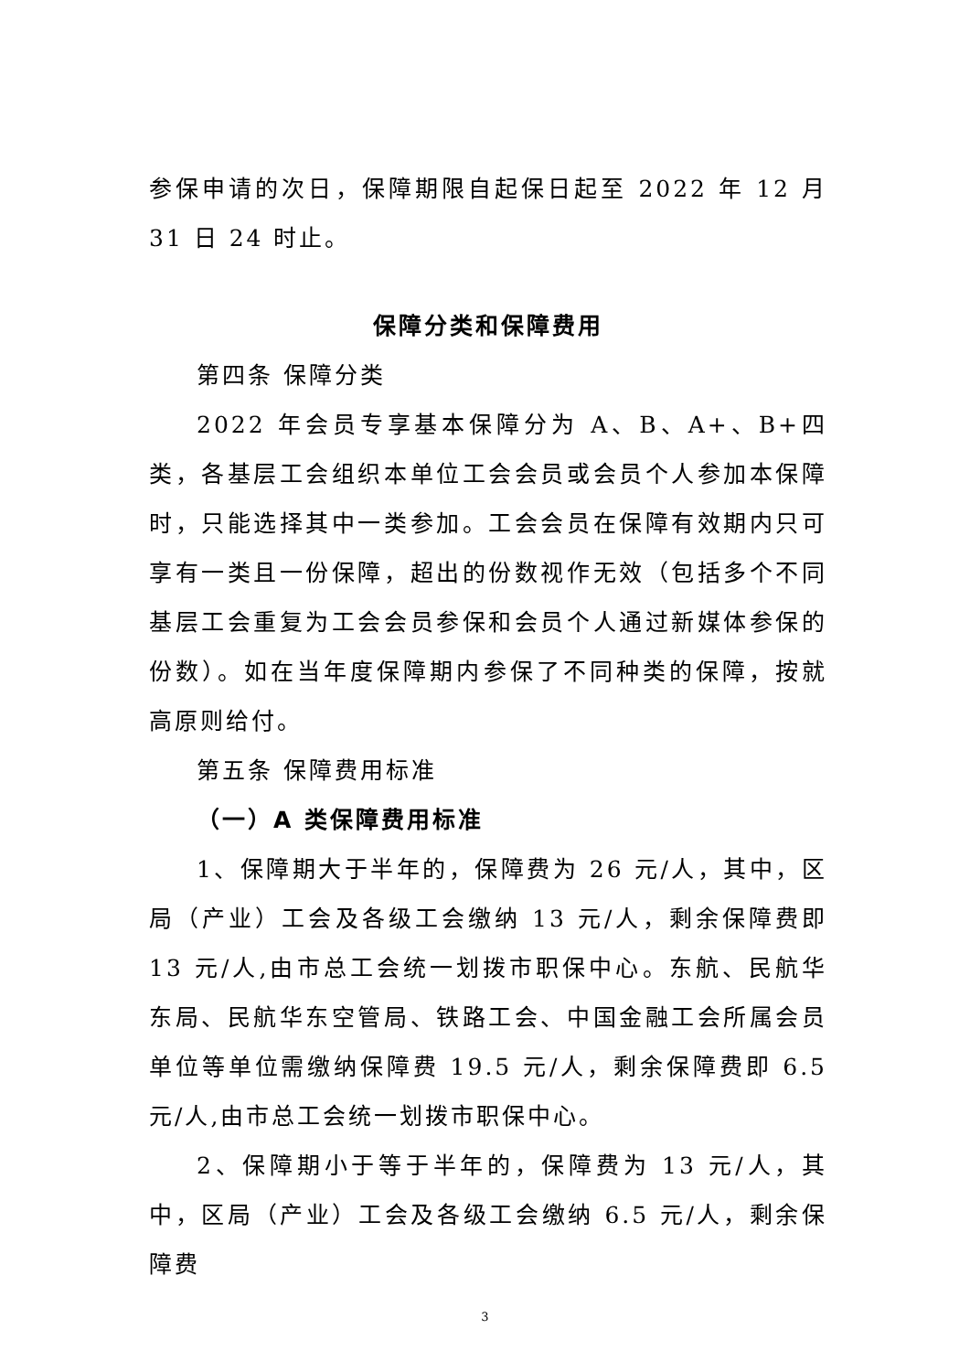参保申请的次日，保障期限自起保日起至 2022 年 12 月 31 日 24 时止。
保障分类和保障费用
第四条 保障分类
2022 年会员专享基本保障分为 A、B、A+、B+四类，各基层工会组织本单位工会会员或会员个人参加本保障时，只能选择其中一类参加。工会会员在保障有效期内只可享有一类且一份保障，超出的份数视作无效（包括多个不同基层工会重复为工会会员参保和会员个人通过新媒体参保的份数）。如在当年度保障期内参保了不同种类的保障，按就高原则给付。
第五条 保障费用标准
（一）A 类保障费用标准
1、保障期大于半年的，保障费为 26 元/人，其中，区局（产业）工会及各级工会缴纳 13 元/人，剩余保障费即 13 元/人,由市总工会统一划拨市职保中心。东航、民航华东局、民航华东空管局、铁路工会、中国金融工会所属会员单位等单位需缴纳保障费 19.5 元/人，剩余保障费即 6.5 元/人,由市总工会统一划拨市职保中心。
2、保障期小于等于半年的，保障费为 13 元/人，其中，区局（产业）工会及各级工会缴纳 6.5 元/人，剩余保障费
3